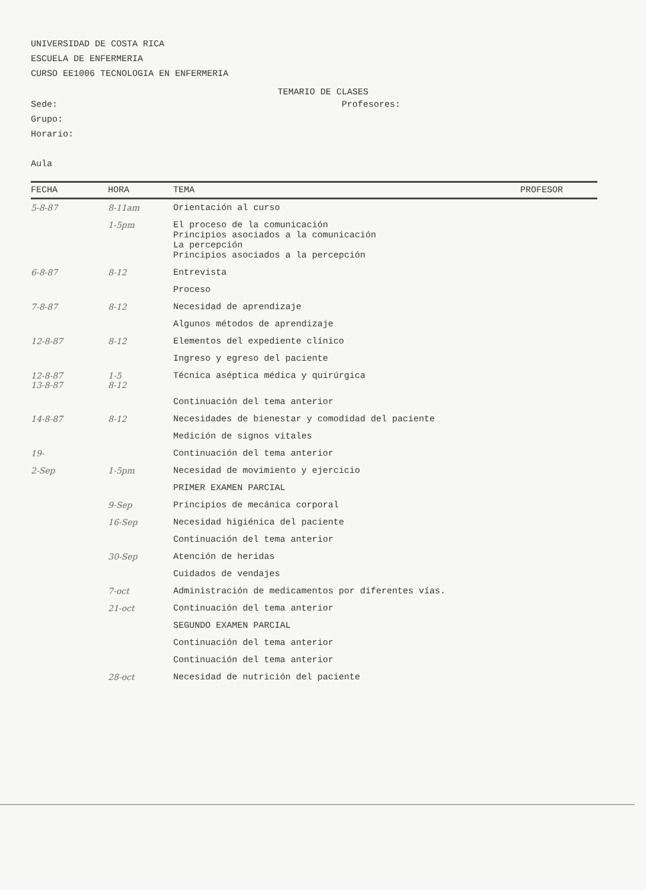UNIVERSIDAD DE COSTA RICA
ESCUELA DE ENFERMERIA
CURSO EE1006 TECNOLOGIA EN ENFERMERIA
TEMARIO DE CLASES
Sede: Profesores:
Grupo:
Horario:
Aula
| FECHA | HORA | TEMA | PROFESOR |
| --- | --- | --- | --- |
| 5-8-87 | 8-11am | Orientación al curso | |
| | 1-5pm | El proceso de la comunicación Principios asociados a la comunicación La percepción Principios asociados a la percepción | |
| 6-8-87 | 8-12 | Entrevista | |
| | | Proceso | |
| 7-8-87 | 8-12 | Necesidad de aprendizaje | |
| | | Algunos métodos de aprendizaje | |
| 12-8-87 | 8-12 | Elementos del expediente clínico | |
| | | Ingreso y egreso del paciente | |
| 12-8-87 13-8-87 | 1-5 8-12 | Técnica aséptica médica y quirúrgica | |
| | | Continuación del tema anterior | |
| 14-8-87 | 8-12 | Necesidades de bienestar y comodidad del paciente | |
| | | Medición de signos vitales | |
| 19- | | Continuación del tema anterior | |
| 2-Sep | 1-5pm | Necesidad de movimiento y ejercicio | |
| | | PRIMER EXAMEN PARCIAL | |
| | 9-Sep | Principios de mecánica corporal | |
| | 16-Sep | Necesidad higiénica del paciente | |
| | | Continuación del tema anterior | |
| | 30-Sep | Atención de heridas | |
| | | Cuidados de vendajes | |
| | 7-oct | Administración de medicamentos por diferentes vías. | |
| | 21-oct | Continuación del tema anterior | |
| | | SEGUNDO EXAMEN PARCIAL | |
| | | Continuación del tema anterior | |
| | | Continuación del tema anterior | |
| | 28-oct | Necesidad de nutrición del paciente | |